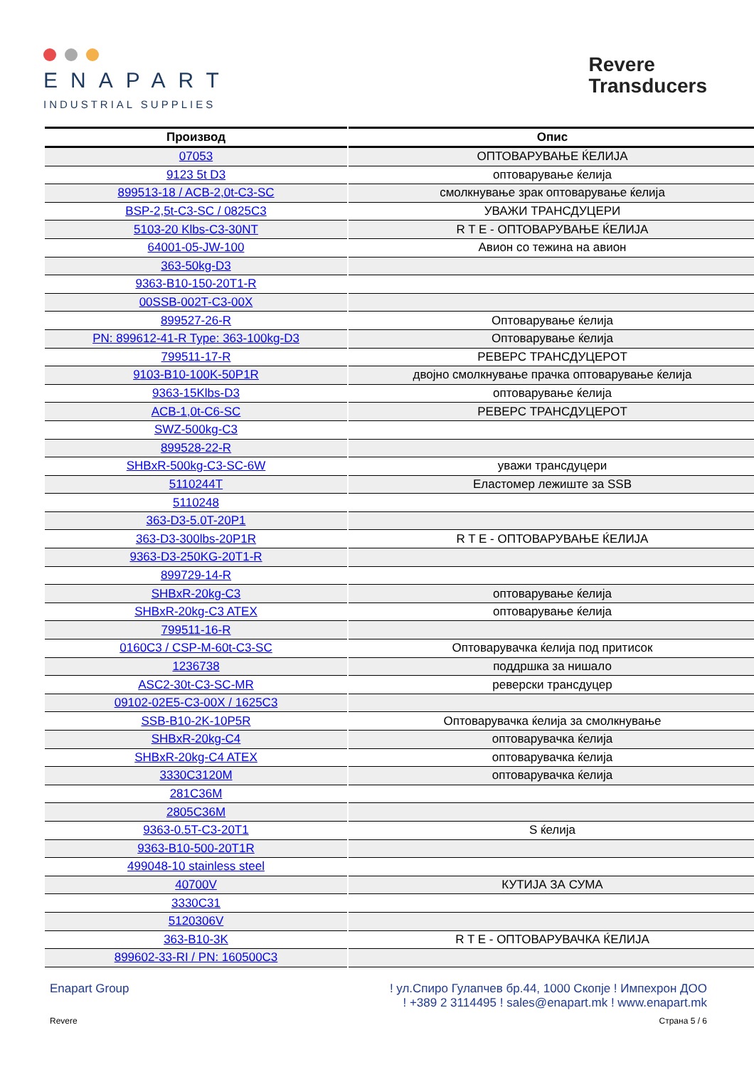ENAPART
INDUSTRIAL SUPPLIES
Revere
Transducers
| Производ | Опис |
| --- | --- |
| 07053 | ОПТОВАРУВАЊЕ ЌЕЛИЈА |
| 9123 5t D3 | оптоварување ќелија |
| 899513-18 / ACB-2,0t-C3-SC | смолкнување зрак оптоварување ќелија |
| BSP-2,5t-C3-SC / 0825C3 | УВАЖИ ТРАНСДУЦЕРИ |
| 5103-20 Klbs-C3-30NT | R T E - ОПТОВАРУВАЊЕ ЌЕЛИЈА |
| 64001-05-JW-100 | Авион со тежина на авион |
| 363-50kg-D3 | |
| 9363-B10-150-20T1-R | |
| 00SSB-002T-C3-00X | |
| 899527-26-R | Оптоварување ќелија |
| PN: 899612-41-R Type: 363-100kg-D3 | Оптоварување ќелија |
| 799511-17-R | РЕВЕРС ТРАНСДУЦЕРОТ |
| 9103-B10-100K-50P1R | двојно смолкнување прачка оптоварување ќелија |
| 9363-15Klbs-D3 | оптоварување ќелија |
| ACB-1,0t-C6-SC | РЕВЕРС ТРАНСДУЦЕРОТ |
| SWZ-500kg-C3 | |
| 899528-22-R | |
| SHBxR-500kg-C3-SC-6W | уважи трансдуцери |
| 5110244T | Еластомер лежиште за SSB |
| 5110248 | |
| 363-D3-5.0T-20P1 | |
| 363-D3-300lbs-20P1R | R T E - ОПТОВАРУВАЊЕ ЌЕЛИЈА |
| 9363-D3-250KG-20T1-R | |
| 899729-14-R | |
| SHBxR-20kg-C3 | оптоварување ќелија |
| SHBxR-20kg-C3 ATEX | оптоварување ќелија |
| 799511-16-R | |
| 0160C3 / CSP-M-60t-C3-SC | Оптоварувачка ќелија под притисок |
| 1236738 | поддршка за нишало |
| ASC2-30t-C3-SC-MR | реверски трансдуцер |
| 09102-02E5-C3-00X / 1625C3 | |
| SSB-B10-2K-10P5R | Оптоварувачка ќелија за смолкнување |
| SHBxR-20kg-C4 | оптоварувачка ќелија |
| SHBxR-20kg-C4 ATEX | оптоварувачка ќелија |
| 3330C3120M | оптоварувачка ќелија |
| 281C36M | |
| 2805C36M | |
| 9363-0.5T-C3-20T1 | S ќелија |
| 9363-B10-500-20T1R | |
| 499048-10 stainless steel | |
| 40700V | КУТИЈА ЗА СУМА |
| 3330C31 | |
| 5120306V | |
| 363-B10-3K | R T E - ОПТОВАРУВАЧКА ЌЕЛИЈА |
| 899602-33-RI / PN: 160500C3 | |
Enapart Group ! ул.Спиро Гулапчев бр.44, 1000 Скопје ! Импехрон ДОО
! +389 2 3114495 ! sales@enapart.mk ! www.enapart.mk
Revere Страна 5 / 6